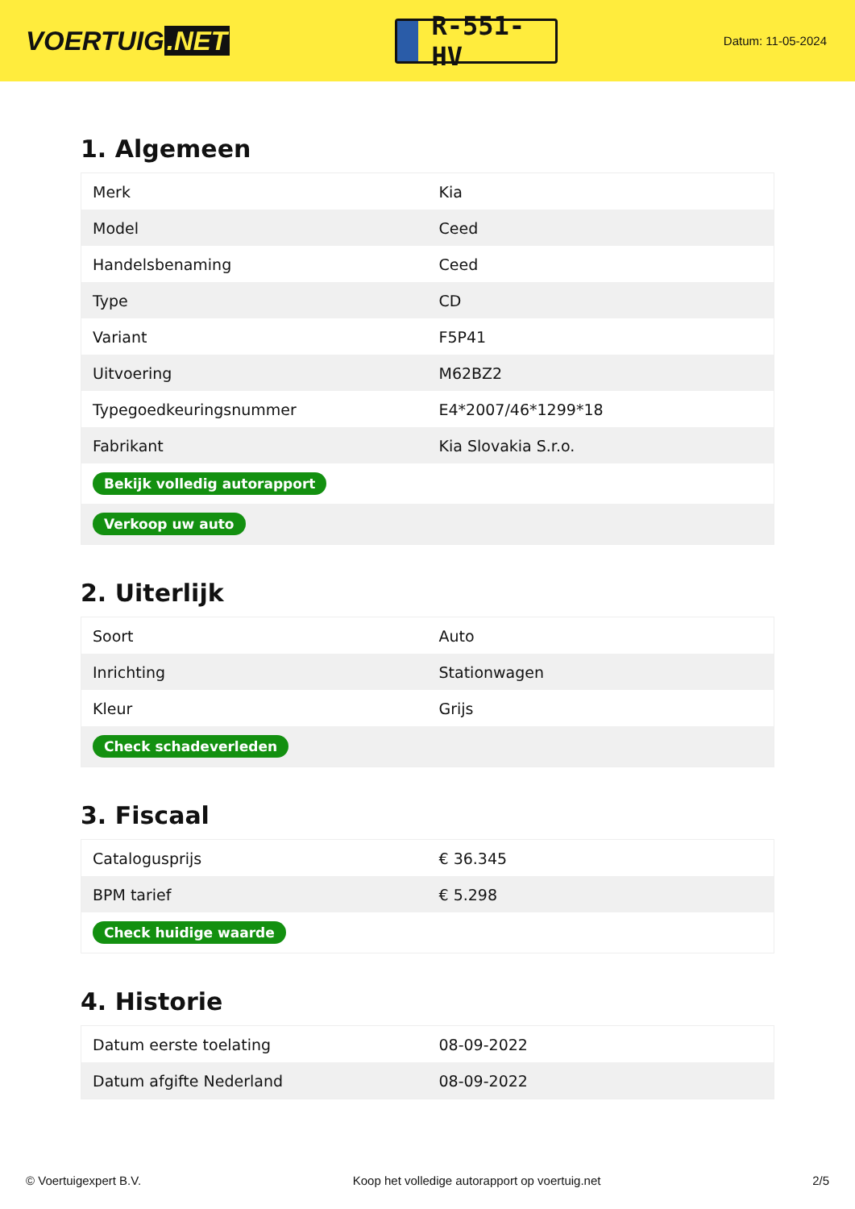VOERTUIG.NET
R-551-HV
Datum: 11-05-2024
1. Algemeen
| Merk | Kia |
| Model | Ceed |
| Handelsbenaming | Ceed |
| Type | CD |
| Variant | F5P41 |
| Uitvoering | M62BZ2 |
| Typegoedkeuringsnummer | E4*2007/46*1299*18 |
| Fabrikant | Kia Slovakia S.r.o. |
| Bekijk volledig autorapport | |
| Verkoop uw auto | |
2. Uiterlijk
| Soort | Auto |
| Inrichting | Stationwagen |
| Kleur | Grijs |
| Check schadeverleden | |
3. Fiscaal
| Catalogusprijs | € 36.345 |
| BPM tarief | € 5.298 |
| Check huidige waarde | |
4. Historie
| Datum eerste toelating | 08-09-2022 |
| Datum afgifte Nederland | 08-09-2022 |
© Voertuigexpert B.V. Koop het volledige autorapport op voertuig.net 2/5